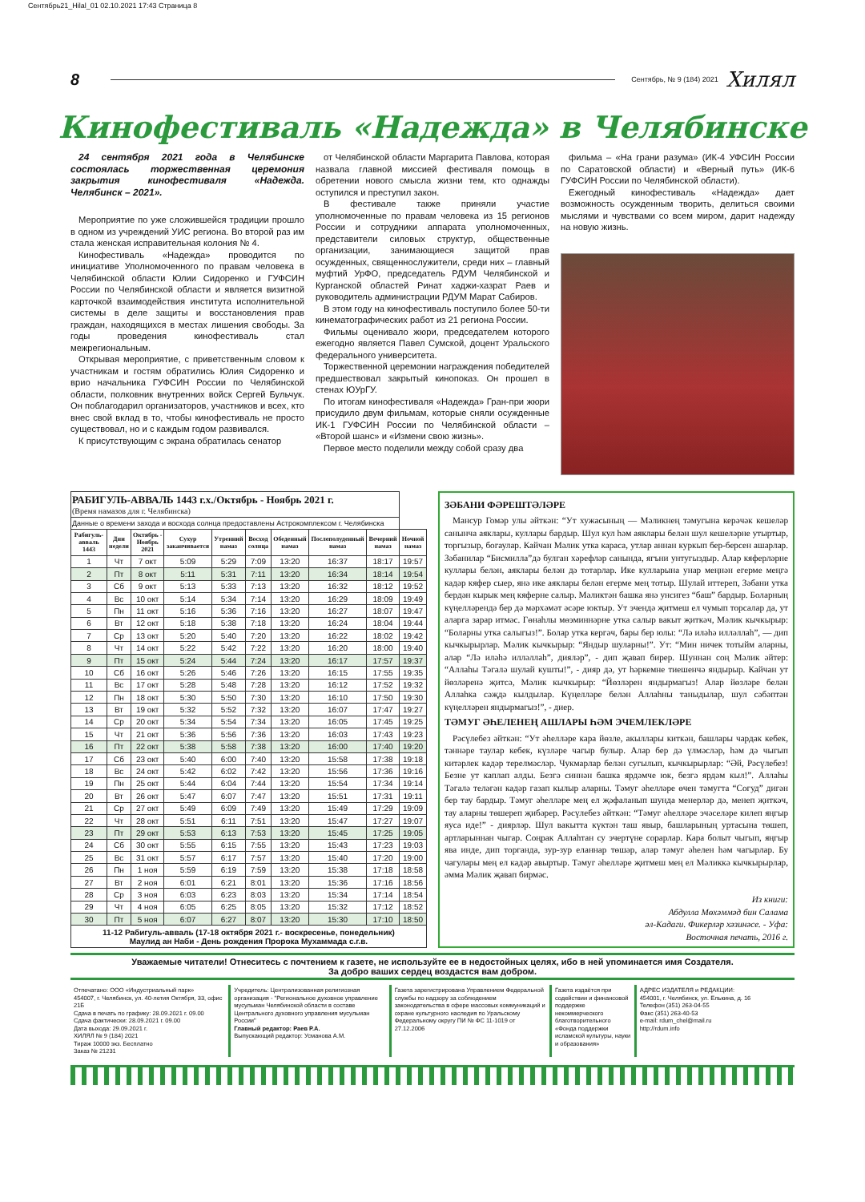Сентябрь21_Hilal_01 02.10.2021 17:43 Страница 8
8 Сентябрь, № 9 (184) 2021 Хилял
Кинофестиваль «Надежда» в Челябинске
24 сентября 2021 года в Челябинске состоялась торжественная церемония закрытия кинофестиваля «Надежда. Челябинск – 2021».
Мероприятие по уже сложившейся традиции прошло в одном из учреждений УИС региона. Во второй раз им стала женская исправительная колония № 4.
Кинофестиваль «Надежда» проводится по инициативе Уполномоченного по правам человека в Челябинской области Юлии Сидоренко и ГУФСИН России по Челябинской области и является визитной карточкой взаимодействия института исполнительной системы в деле защиты и восстановления прав граждан, находящихся в местах лишения свободы. За годы проведения кинофестиваль стал межрегиональным.
Открывая мероприятие, с приветственным словом к участникам и гостям обратились Юлия Сидоренко и врио начальника ГУФСИН России по Челябинской области, полковник внутренних войск Сергей Бульчук. Он поблагодарил организаторов, участников и всех, кто внес свой вклад в то, чтобы кинофестиваль не просто существовал, но и с каждым годом развивался.
К присутствующим с экрана обратилась сенатор
от Челябинской области Маргарита Павлова, которая назвала главной миссией фестиваля помощь в обретении нового смысла жизни тем, кто однажды оступился и преступил закон.
В фестивале также приняли участие уполномоченные по правам человека из 15 регионов России и сотрудники аппарата уполномоченных, представители силовых структур, общественные организации, занимающиеся защитой прав осужденных, священнослужители, среди них – главный муфтий УрФО, председатель РДУМ Челябинской и Курганской областей Ринат хаджи-хазрат Раев и руководитель администрации РДУМ Марат Сабиров.
В этом году на кинофестиваль поступило более 50-ти кинематографических работ из 21 региона России.
Фильмы оценивало жюри, председателем которого ежегодно является Павел Сумской, доцент Уральского федерального университета.
Торжественной церемонии награждения победителей предшествовал закрытый кинопоказ. Он прошел в стенах ЮУрГУ.
По итогам кинофестиваля «Надежда» Гран-при жюри присудило двум фильмам, которые сняли осужденные ИК-1 ГУФСИН России по Челябинской области – «Второй шанс» и «Измени свою жизнь».
Первое место поделили между собой сразу два
фильма – «На грани разума» (ИК-4 УФСИН России по Саратовской области) и «Верный путь» (ИК-6 ГУФСИН России по Челябинской области).
Ежегодный кинофестиваль «Надежда» дает возможность осужденным творить, делиться своими мыслями и чувствами со всем миром, дарит надежду на новую жизнь.
| РАБИГУЛЬ-АВВАЛЬ 1443 г.х./Октябрь - Ноябрь 2021 г. (Время намазов для г. Челябинска) | | | | | | | | | |
| Данные о времени захода и восхода солнца предоставлены Астрокомплексом г. Челябинска | | | | | | | | | |
| Рабигуль-авваль 1443 | Дни недели | Октябрь - Ноябрь 2021 | Сухур заканчивается | Утренний намаз | Восход солнца | Обеденный намаз | Послеполуденный намаз | Вечерний намаз | Ночной намаз |
| 1 | Чт | 7 окт | 5:09 | 5:29 | 7:09 | 13:20 | 16:37 | 18:17 | 19:57 |
| 2 | Пт | 8 окт | 5:11 | 5:31 | 7:11 | 13:20 | 16:34 | 18:14 | 19:54 |
| 3 | Сб | 9 окт | 5:13 | 5:33 | 7:13 | 13:20 | 16:32 | 18:12 | 19:52 |
| 4 | Вс | 10 окт | 5:14 | 5:34 | 7:14 | 13:20 | 16:29 | 18:09 | 19:49 |
| 5 | Пн | 11 окт | 5:16 | 5:36 | 7:16 | 13:20 | 16:27 | 18:07 | 19:47 |
| 6 | Вт | 12 окт | 5:18 | 5:38 | 7:18 | 13:20 | 16:24 | 18:04 | 19:44 |
| 7 | Ср | 13 окт | 5:20 | 5:40 | 7:20 | 13:20 | 16:22 | 18:02 | 19:42 |
| 8 | Чт | 14 окт | 5:22 | 5:42 | 7:22 | 13:20 | 16:20 | 18:00 | 19:40 |
| 9 | Пт | 15 окт | 5:24 | 5:44 | 7:24 | 13:20 | 16:17 | 17:57 | 19:37 |
| 10 | Сб | 16 окт | 5:26 | 5:46 | 7:26 | 13:20 | 16:15 | 17:55 | 19:35 |
| 11 | Вс | 17 окт | 5:28 | 5:48 | 7:28 | 13:20 | 16:12 | 17:52 | 19:32 |
| 12 | Пн | 18 окт | 5:30 | 5:50 | 7:30 | 13:20 | 16:10 | 17:50 | 19:30 |
| 13 | Вт | 19 окт | 5:32 | 5:52 | 7:32 | 13:20 | 16:07 | 17:47 | 19:27 |
| 14 | Ср | 20 окт | 5:34 | 5:54 | 7:34 | 13:20 | 16:05 | 17:45 | 19:25 |
| 15 | Чт | 21 окт | 5:36 | 5:56 | 7:36 | 13:20 | 16:03 | 17:43 | 19:23 |
| 16 | Пт | 22 окт | 5:38 | 5:58 | 7:38 | 13:20 | 16:00 | 17:40 | 19:20 |
| 17 | Сб | 23 окт | 5:40 | 6:00 | 7:40 | 13:20 | 15:58 | 17:38 | 19:18 |
| 18 | Вс | 24 окт | 5:42 | 6:02 | 7:42 | 13:20 | 15:56 | 17:36 | 19:16 |
| 19 | Пн | 25 окт | 5:44 | 6:04 | 7:44 | 13:20 | 15:54 | 17:34 | 19:14 |
| 20 | Вт | 26 окт | 5:47 | 6:07 | 7:47 | 13:20 | 15:51 | 17:31 | 19:11 |
| 21 | Ср | 27 окт | 5:49 | 6:09 | 7:49 | 13:20 | 15:49 | 17:29 | 19:09 |
| 22 | Чт | 28 окт | 5:51 | 6:11 | 7:51 | 13:20 | 15:47 | 17:27 | 19:07 |
| 23 | Пт | 29 окт | 5:53 | 6:13 | 7:53 | 13:20 | 15:45 | 17:25 | 19:05 |
| 24 | Сб | 30 окт | 5:55 | 6:15 | 7:55 | 13:20 | 15:43 | 17:23 | 19:03 |
| 25 | Вс | 31 окт | 5:57 | 6:17 | 7:57 | 13:20 | 15:40 | 17:20 | 19:00 |
| 26 | Пн | 1 ноя | 5:59 | 6:19 | 7:59 | 13:20 | 15:38 | 17:18 | 18:58 |
| 27 | Вт | 2 ноя | 6:01 | 6:21 | 8:01 | 13:20 | 15:36 | 17:16 | 18:56 |
| 28 | Ср | 3 ноя | 6:03 | 6:23 | 8:03 | 13:20 | 15:34 | 17:14 | 18:54 |
| 29 | Чт | 4 ноя | 6:05 | 6:25 | 8:05 | 13:20 | 15:32 | 17:12 | 18:52 |
| 30 | Пт | 5 ноя | 6:07 | 6:27 | 8:07 | 13:20 | 15:30 | 17:10 | 18:50 |
| 11-12 Рабигуль-авваль (17-18 октября 2021 г.- воскресенье, понедельник) Маулид ан Наби - День рождения Пророка Мухаммада с.г.в. | | | | | | | | | |
ЗӘБАНИ ФӘРЕШТӘЛӘРЕ
Мансур Гомәр улы әйткән: “Ут хужасының — Мәликнең тәмугына керәчәк кешеләр санынча аяклары, куллары бардыр. Шул кул һәм аяклары белән шул кешеләрне утыртыр, торгызыр, богаулар. Кайчан Мәлик утка караса, утлар аннан куркып бер-берсен ашарлар. Зәбанилар “Бисмилла”дә булган хәрефләр санында, ягъни унтугыздыр. Алар кяферләрне куллары белән, аяклары белән дә тотарлар. Ике кулларына унар меңнән егерме меңгә кадәр кяфер сыер, янә ике аяклары белән егерме мең тотыр. Шулай иттереп, Зәбани утка бердән кырык мең кяферне салыр. Мәликтән башка янә унсигез “баш” бардыр. Боларның күңелләрендә бер дә мәрхәмәт әсәре юктыр. Ут эчендә җитмеш ел чумып торсалар да, ут аларга зарар итмәс. Гөнаһлы мөэминнәрне утка салыр вакыт җиткәч, Мәлик кычкырыр: “Боларны утка салыгыз!”. Болар утка кергәч, бары бер юлы: “Лә иләһә илләллаһ”, — дип кычкырырлар. Мәлик кычкырыр: “Яндыр шуларны!”. Ут: “Мин ничек тотыйм аларны, алар “Лә иләһә илләллаһ”, дияләр”, - дип җавап бирер. Шуннан соң Мәлик әйтер: “Аллаһы Тәгалә шулай кушты!”, - дияр дә, ут һәркемне тиешенчә яндырыр. Кайчан ут йөзләренә җитсә, Мәлик кычкырыр: “Йөзләрен яндырмагыз! Алар йөзләре белән Аллаһка сәҗдә кылдылар. Күңелләре белән Аллаһны таныдылар, шул сәбәптән күңелләрен яндырмагыз!”, - диер.
ТӘМУГ ӘҺЕЛЕНЕҢ АШЛАРЫ ҺӘМ ЭЧЕМЛЕКЛӘРЕ
Рәсүлебез әйткән: “Ут әһелләре кара йөзле, акыллары киткән, башлары чардак кебек, тәннәре таулар кебек, күзләре чагыр булыр. Алар бер дә үлмәсләр, һәм дә чыгып китәрлек кадәр терелмәсләр. Чукмарлар белән сугылып, кычкырырлар: “Әй, Рәсүлебез! Безне ут каплап алды. Безгә синнән башка ярдәмче юк, безгә ярдәм кыл!”. Аллаһы Тәгалә теләгән кадәр газап кылыр аларны. Тәмуг әһелләре өчен тәмугта “Согуд” дигән бер тау бардыр. Тәмуг әһелләре мең ел җәфаланып шунда менерләр дә, менеп җиткәч, тау аларны төшереп җибәрер. Рәсүлебез әйткән: “Тәмуг әһелләре эчәселәре килеп яңгыр яуса иде!” - диярләр. Шул вакытта күктән таш явыр, башларының уртасына төшеп, артларыннан чыгар. Соңрак Аллаһтан су эчертүне сорарлар. Кара болыт чыгып, яңгыр ява инде, дип торганда, зур-зур еланнар төшәр, алар тәмуг әһелен һәм чагырлар. Бу чагулары мең ел кадәр авыртыр. Тәмуг әһелләре җитмеш мең ел Мәликкә кычкырырлар, әмма Мәлик җавап бирмәс.
Из книги:
Абдулла Мөхәммәд бин Салама
әл-Кадаги. Фикерләр хәзинәсе. - Уфа:
Восточная печать, 2016 г.
Уважаемые читатели! Отнеситесь с почтением к газете, не используйте ее в недостойных целях, ибо в ней упоминается имя Создателя.
За добро ваших сердец воздастся вам добром.
Отпечатано: ООО «Индустриальный парк»
454007, г. Челябинск, ул. 40-летия Октября, 33, офис 21Б
Сдача в печать по графику: 28.09.2021 г. 09.00
Сдача фактически: 28.09.2021 г. 09.00
Дата выхода: 29.09.2021 г.
ХИЛЯЛ № 9 (184) 2021
Тираж 10000 экз. Бесплатно
Заказ № 21231
Учредитель: Централизованная религиозная организация - "Региональное духовное управление мусульман Челябинской области в составе Централь­ного духовного управления мусульман России"
Главный редактор: Раев Р.А.
Выпускающий редактор: Усманова А.М.
Газета зарегистрирована Управлением Федеральной службы по надзору за соблюдением законодательства в сфере массовых коммуникаций и охране культурного наследия по Уральскому Федеральному округу ПИ № ФС 11-1019 от 27.12.2006
Газета издаётся при содействии и финансовой поддержке некоммерческого благотворительного «Фонда поддержки исламской культуры, науки и образования»
АДРЕС ИЗДАТЕЛЯ и РЕДАКЦИИ:
454001, г. Челябинск, ул. Елькина, д. 16
Телефон (351) 263-04-55
Факс (351) 263-40-53
e-mail: rdum_chel@mail.ru
http://rdum.info